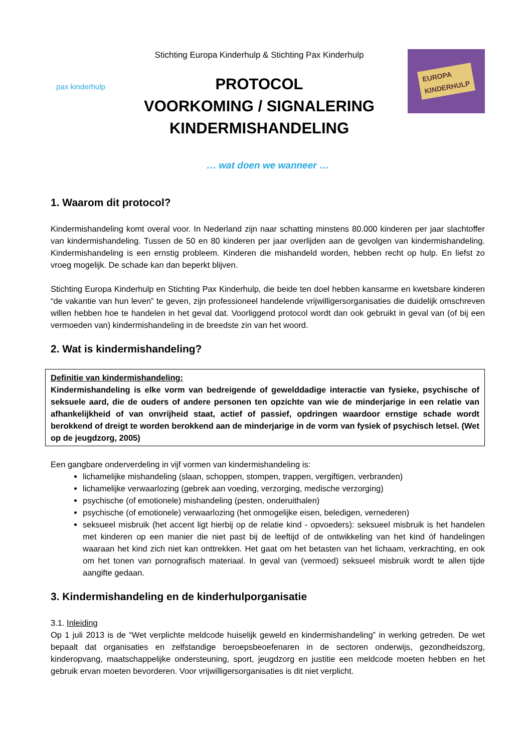pax kinderhulp
Stichting Europa Kinderhulp & Stichting Pax Kinderhulp
PROTOCOL
VOORKOMING / SIGNALERING
KINDERMISHANDELING
EUROPA
KINDERHULP
… wat doen we wanneer …
1. Waarom dit protocol?
Kindermishandeling komt overal voor. In Nederland zijn naar schatting minstens 80.000 kinderen per jaar slachtoffer van kindermishandeling. Tussen de 50 en 80 kinderen per jaar overlijden aan de gevolgen van kindermishandeling. Kindermishandeling is een ernstig probleem. Kinderen die mishandeld worden, hebben recht op hulp. En liefst zo vroeg mogelijk. De schade kan dan beperkt blijven.
Stichting Europa Kinderhulp en Stichting Pax Kinderhulp, die beide ten doel hebben kansarme en kwetsbare kinderen “de vakantie van hun leven” te geven, zijn professioneel handelende vrijwilligersorganisaties die duidelijk omschreven willen hebben hoe te handelen in het geval dat. Voorliggend protocol wordt dan ook gebruikt in geval van (of bij een vermoeden van) kindermishandeling in de breedste zin van het woord.
2. Wat is kindermishandeling?
Definitie van kindermishandeling:
Kindermishandeling is elke vorm van bedreigende of gewelddadige interactie van fysieke, psychische of seksuele aard, die de ouders of andere personen ten opzichte van wie de minderjarige in een relatie van afhankelijkheid of van onvrijheid staat, actief of passief, opdringen waardoor ernstige schade wordt berokkend of dreigt te worden berokkend aan de minderjarige in de vorm van fysiek of psychisch letsel. (Wet op de jeugdzorg, 2005)
Een gangbare onderverdeling in vijf vormen van kindermishandeling is:
lichamelijke mishandeling (slaan, schoppen, stompen, trappen, vergiftigen, verbranden)
lichamelijke verwaarlozing (gebrek aan voeding, verzorging, medische verzorging)
psychische (of emotionele) mishandeling (pesten, onderuithalen)
psychische (of emotionele) verwaarlozing (het onmogelijke eisen, beledigen, vernederen)
seksueel misbruik (het accent ligt hierbij op de relatie kind - opvoeders): seksueel misbruik is het handelen met kinderen op een manier die niet past bij de leeftijd of de ontwikkeling van het kind óf handelingen waaraan het kind zich niet kan onttrekken. Het gaat om het betasten van het lichaam, verkrachting, en ook om het tonen van pornografisch materiaal. In geval van (vermoed) seksueel misbruik wordt te allen tijde aangifte gedaan.
3. Kindermishandeling en de kinderhulporganisatie
3.1. Inleiding
Op 1 juli 2013 is de “Wet verplichte meldcode huiselijk geweld en kindermishandeling” in werking getreden. De wet bepaalt dat organisaties en zelfstandige beroepsbeoefenaren in de sectoren onderwijs, gezondheidszorg, kinderopvang, maatschappelijke ondersteuning, sport, jeugdzorg en justitie een meldcode moeten hebben en het gebruik ervan moeten bevorderen. Voor vrijwilligersorganisaties is dit niet verplicht.